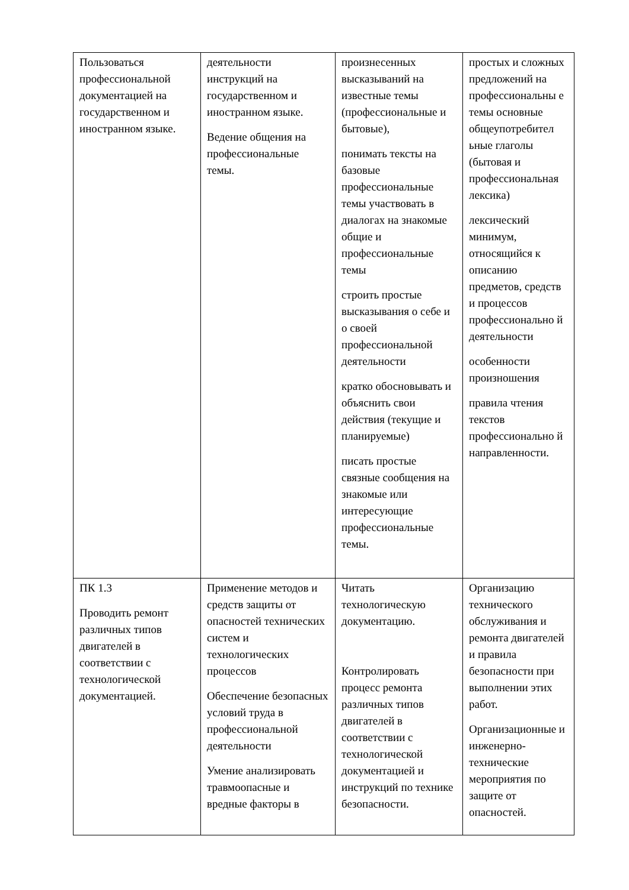| Пользоваться профессиональной документацией на государственном и иностранном языке. | деятельности инструкций на государственном и иностранном языке. Ведение общения на профессиональные темы. | произнесенных высказываний на известные темы (профессиональные и бытовые), понимать тексты на базовые профессиональные темы участвовать в диалогах на знакомые общие и профессиональные темы строить простые высказывания о себе и о своей профессиональной деятельности кратко обосновывать и объяснить свои действия (текущие и планируемые) писать простые связные сообщения на знакомые или интересующие профессиональные темы. | простых и сложных предложений на профессиональны е темы основные общеупотребител ьные глаголы (бытовая и профессиональная лексика) лексический минимум, относящийся к описанию предметов, средств и процессов профессионально й деятельности особенности произношения правила чтения текстов профессионально й направленности. |
| ПК 1.3 Проводить ремонт различных типов двигателей в соответствии с технологической документацией. | Применение методов и средств защиты от опасностей технических систем и технологических процессов Обеспечение безопасных условий труда в профессиональной деятельности Умение анализировать травмоопасные и вредные факторы в | Читать технологическую документацию. Контролировать процесс ремонта различных типов двигателей в соответствии с технологической документацией и инструкций по технике безопасности. | Организацию технического обслуживания и ремонта двигателей и правила безопасности при выполнении этих работ. Организационные и инженерно-технические мероприятия по защите от опасностей. |